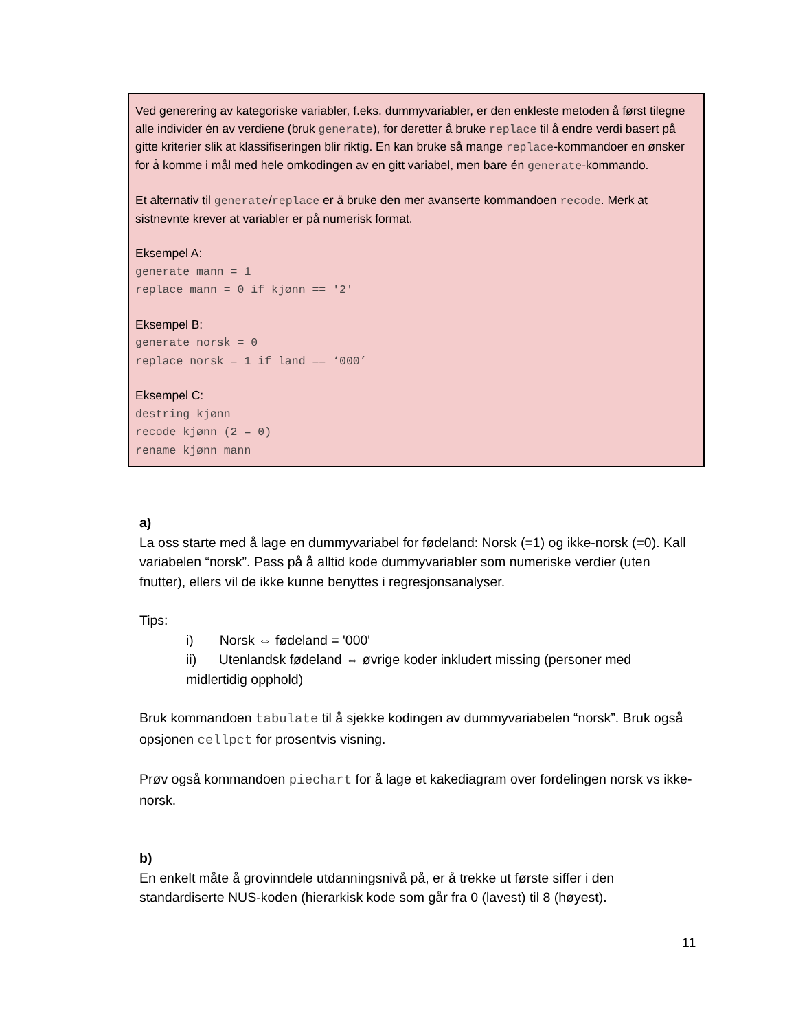Ved generering av kategoriske variabler, f.eks. dummyvariabler, er den enkleste metoden å først tilegne alle individer én av verdiene (bruk generate), for deretter å bruke replace til å endre verdi basert på gitte kriterier slik at klassifiseringen blir riktig. En kan bruke så mange replace-kommandoer en ønsker for å komme i mål med hele omkodingen av en gitt variabel, men bare én generate-kommando.
Et alternativ til generate/replace er å bruke den mer avanserte kommandoen recode. Merk at sistnevnte krever at variabler er på numerisk format.
Eksempel A:
generate mann = 1
replace mann = 0 if kjønn == '2'
Eksempel B:
generate norsk = 0
replace norsk = 1 if land == ‘000’
Eksempel C:
destring kjønn
recode kjønn (2 = 0)
rename kjønn mann
a)
La oss starte med å lage en dummyvariabel for fødeland: Norsk (=1) og ikke-norsk (=0). Kall variabelen “norsk”. Pass på å alltid kode dummyvariabler som numeriske verdier (uten fnutter), ellers vil de ikke kunne benyttes i regresjonsanalyser.
Tips:
i) Norsk ⇔ fødeland = '000'
ii) Utenlandsk fødeland ⇔ øvrige koder inkludert missing (personer med midlertidig opphold)
Bruk kommandoen tabulate til å sjekke kodingen av dummyvariabelen “norsk”. Bruk også opsjonen cellpct for prosentvis visning.
Prøv også kommandoen piechart for å lage et kakediagram over fordelingen norsk vs ikke-norsk.
b)
En enkelt måte å grovinndele utdanningsnivå på, er å trekke ut første siffer i den standardiserte NUS-koden (hierarkisk kode som går fra 0 (lavest) til 8 (høyest).
11